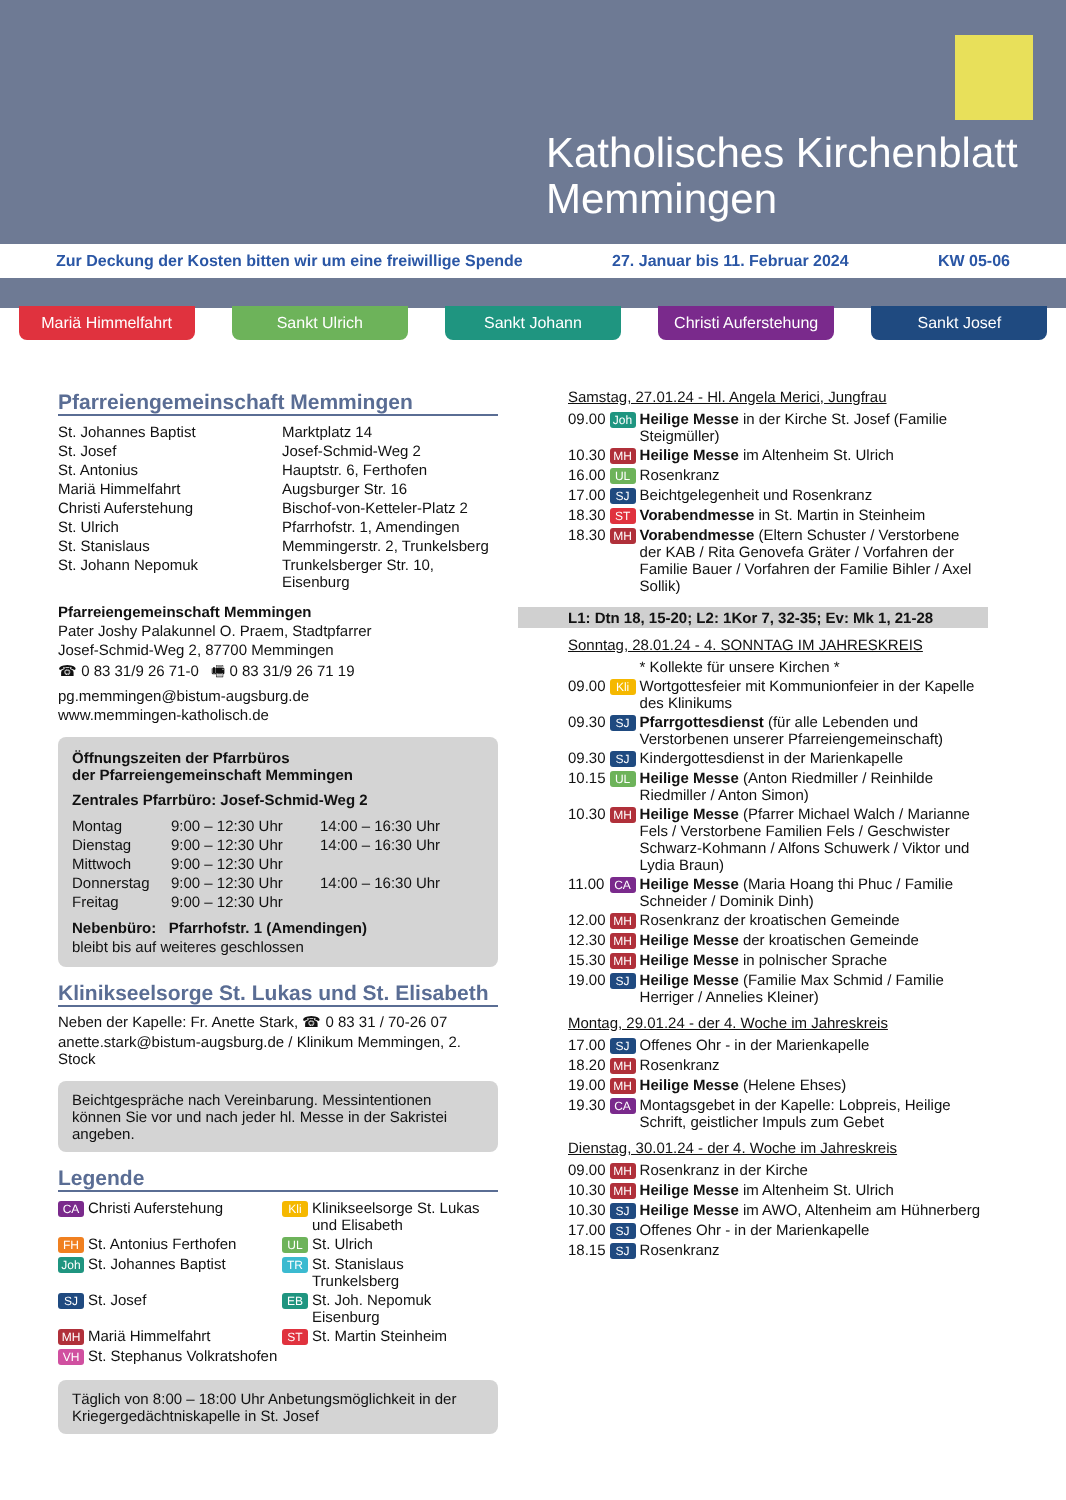Katholisches Kirchenblatt
Memmingen
Zur Deckung der Kosten bitten wir um eine freiwillige Spende 27. Januar bis 11. Februar 2024 KW 05-06
Mariä Himmelfahrt Sankt Ulrich Sankt Johann Christi Auferstehung
Sankt Josef
Pfarreiengemeinschaft Memmingen
| St. Johannes Baptist | Marktplatz 14 |
| St. Josef | Josef-Schmid-Weg 2 |
| St. Antonius | Hauptstr. 6, Ferthofen |
| Mariä Himmelfahrt | Augsburger Str. 16 |
| Christi Auferstehung | Bischof-von-Ketteler-Platz 2 |
| St. Ulrich | Pfarrhofstr. 1, Amendingen |
| St. Stanislaus | Memmingerstr. 2, Trunkelsberg |
| St. Johann Nepomuk | Trunkelsberger Str. 10, Eisenburg |
Pfarreiengemeinschaft Memmingen
Pater Joshy Palakunnel O. Praem, Stadtpfarrer
Josef-Schmid-Weg 2, 87700 Memmingen
☎ 0 83 31/9 26 71-0 🖷 0 83 31/9 26 71 19
pg.memmingen@bistum-augsburg.de
www.memmingen-katholisch.de
Öffnungszeiten der Pfarrbüros
der Pfarreiengemeinschaft Memmingen
Zentrales Pfarrbüro: Josef-Schmid-Weg 2
| Montag | 9:00 – 12:30 Uhr | 14:00 – 16:30 Uhr |
| Dienstag | 9:00 – 12:30 Uhr | 14:00 – 16:30 Uhr |
| Mittwoch | 9:00 – 12:30 Uhr | |
| Donnerstag | 9:00 – 12:30 Uhr | 14:00 – 16:30 Uhr |
| Freitag | 9:00 – 12:30 Uhr | |
Nebenbüro: Pfarrhofstr. 1 (Amendingen)
bleibt bis auf weiteres geschlossen
Klinikseelsorge St. Lukas und St. Elisabeth
Neben der Kapelle: Fr. Anette Stark, ☎ 0 83 31 / 70-26 07
anette.stark@bistum-augsburg.de / Klinikum Memmingen, 2. Stock
Beichtgespräche nach Vereinbarung. Messintentionen können Sie vor und nach jeder hl. Messe in der Sakristei angeben.
Legende
| CA | Christi Auferstehung | Kli | Klinikseelsorge St. Lukas und Elisabeth |
| FH | St. Antonius Ferthofen | UL | St. Ulrich |
| Joh | St. Johannes Baptist | TR | St. Stanislaus Trunkelsberg |
| SJ | St. Josef | EB | St. Joh. Nepomuk Eisenburg |
| MH | Mariä Himmelfahrt | ST | St. Martin Steinheim |
| VH | St. Stephanus Volkratshofen | | |
Täglich von 8:00 – 18:00 Uhr Anbetungsmöglichkeit in der Kriegergedächtniskapelle in St. Josef
Samstag, 27.01.24 - Hl. Angela Merici, Jungfrau
| 09.00 | Joh | Heilige Messe in der Kirche St. Josef (Familie Steigmüller) |
| 10.30 | MH | Heilige Messe im Altenheim St. Ulrich |
| 16.00 | UL | Rosenkranz |
| 17.00 | SJ | Beichtgelegenheit und Rosenkranz |
| 18.30 | ST | Vorabendmesse in St. Martin in Steinheim |
| 18.30 | MH | Vorabendmesse (Eltern Schuster / Verstorbene der KAB / Rita Genovefa Gräter / Vorfahren der Familie Bauer / Vorfahren der Familie Bihler / Axel Sollik) |
L1: Dtn 18, 15-20; L2: 1Kor 7, 32-35; Ev: Mk 1, 21-28
Sonntag, 28.01.24 - 4. SONNTAG IM JAHRESKREIS
| | | * Kollekte für unsere Kirchen * |
| 09.00 | Kli | Wortgottesfeier mit Kommunionfeier in der Kapelle des Klinikums |
| 09.30 | SJ | Pfarrgottesdienst (für alle Lebenden und Verstorbenen unserer Pfarreiengemeinschaft) |
| 09.30 | SJ | Kindergottesdienst in der Marienkapelle |
| 10.15 | UL | Heilige Messe (Anton Riedmiller / Reinhilde Riedmiller / Anton Simon) |
| 10.30 | MH | Heilige Messe (Pfarrer Michael Walch / Marianne Fels / Verstorbene Familien Fels / Geschwister Schwarz-Kohmann / Alfons Schuwerk / Viktor und Lydia Braun) |
| 11.00 | CA | Heilige Messe (Maria Hoang thi Phuc / Familie Schneider / Dominik Dinh) |
| 12.00 | MH | Rosenkranz der kroatischen Gemeinde |
| 12.30 | MH | Heilige Messe der kroatischen Gemeinde |
| 15.30 | MH | Heilige Messe in polnischer Sprache |
| 19.00 | SJ | Heilige Messe (Familie Max Schmid / Familie Herriger / Annelies Kleiner) |
Montag, 29.01.24 - der 4. Woche im Jahreskreis
| 17.00 | SJ | Offenes Ohr - in der Marienkapelle |
| 18.20 | MH | Rosenkranz |
| 19.00 | MH | Heilige Messe (Helene Ehses) |
| 19.30 | CA | Montagsgebet in der Kapelle: Lobpreis, Heilige Schrift, geistlicher Impuls zum Gebet |
Dienstag, 30.01.24 - der 4. Woche im Jahreskreis
| 09.00 | MH | Rosenkranz in der Kirche |
| 10.30 | MH | Heilige Messe im Altenheim St. Ulrich |
| 10.30 | SJ | Heilige Messe im AWO, Altenheim am Hühnerberg |
| 17.00 | SJ | Offenes Ohr - in der Marienkapelle |
| 18.15 | SJ | Rosenkranz |